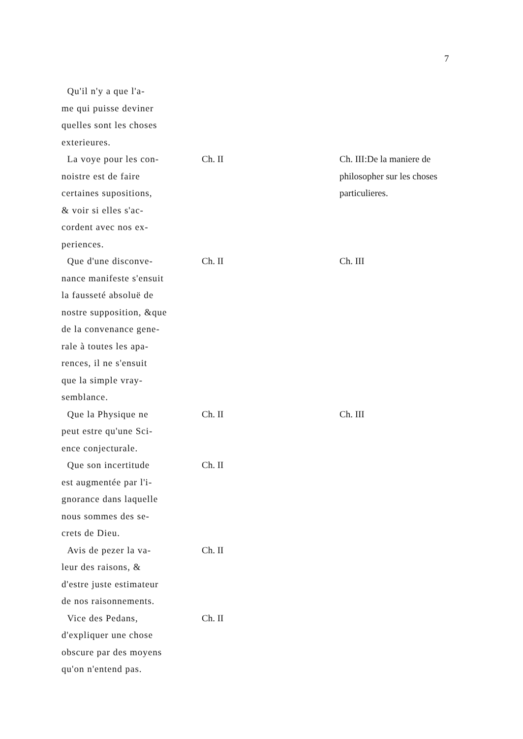7
| Qu'il n'y a que l'a- me qui puisse deviner quelles sont les choses exterieures. | | |
| La voye pour les con- noistre est de faire certaines supositions, & voir si elles s'ac- cordent avec nos ex- periences. | Ch. II | Ch. III:De la maniere de philosopher sur les choses particulieres. |
| Que d'une disconve- nance manifeste s'ensuit la fausseté absoluë de nostre supposition, &que de la convenance gene- rale à toutes les apa- rences, il ne s'ensuit que la simple vray- semblance. | Ch. II | Ch. III |
| Que la Physique ne peut estre qu'une Sci- ence conjecturale. | Ch. II | Ch. III |
| Que son incertitude est augmentée par l'i- gnorance dans laquelle nous sommes des se- crets de Dieu. | Ch. II | |
| Avis de pezer la va- leur des raisons, & d'estre juste estimateur de nos raisonnements. | Ch. II | |
| Vice des Pedans, d'expliquer une chose obscure par des moyens qu'on n'entend pas. | Ch. II | |